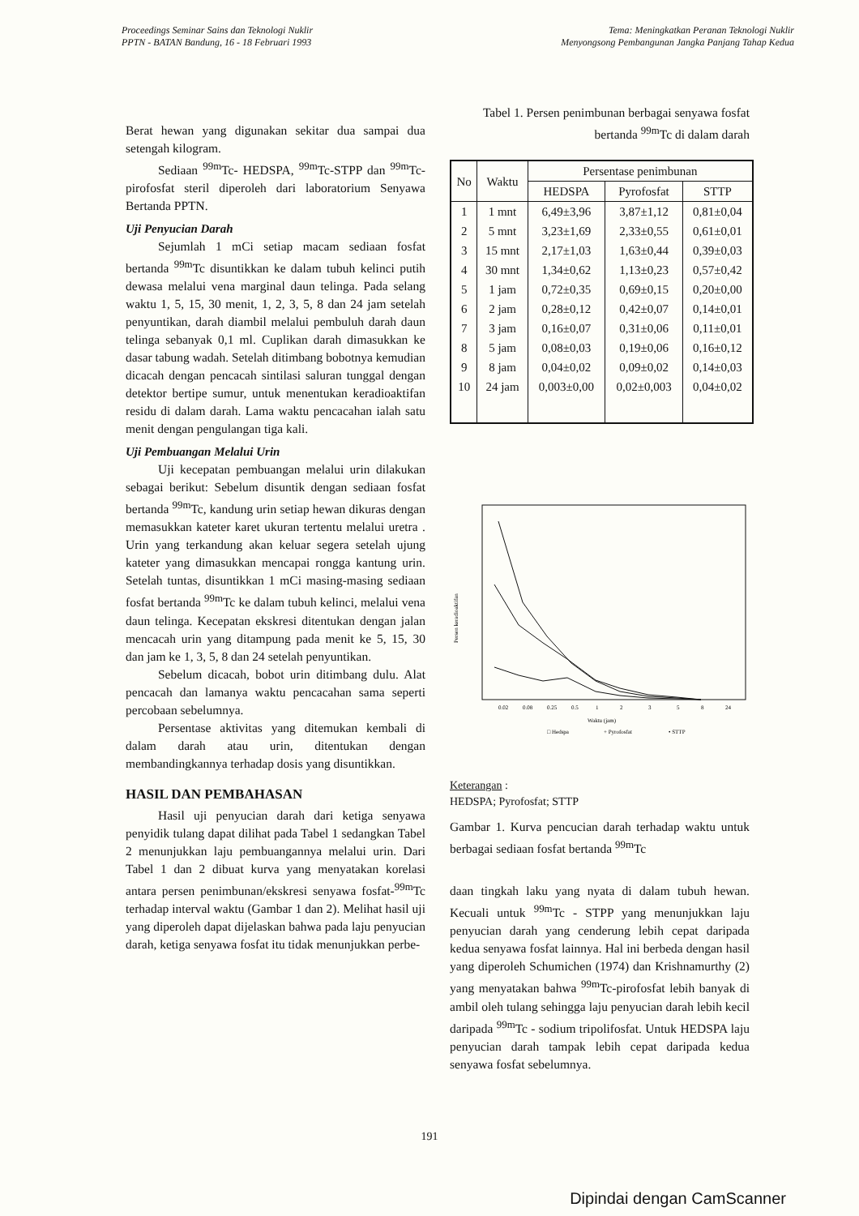Proceedings Seminar Sains dan Teknologi Nuklir
PPTN - BATAN Bandung, 16 - 18 Februari 1993
Tema: Meningkatkan Peranan Teknologi Nuklir
Menyongsong Pembangunan Jangka Panjang Tahap Kedua
Berat hewan yang digunakan sekitar dua sampai dua setengah kilogram.
Sediaan <sup>99m</sup>Tc- HEDSPA, <sup>99m</sup>Tc-STPP dan <sup>99m</sup>Tc-pirofosfat steril diperoleh dari laboratorium Senyawa Bertanda PPTN.
Uji Penyucian Darah
Sejumlah 1 mCi setiap macam sediaan fosfat bertanda <sup>99m</sup>Tc disuntikkan ke dalam tubuh kelinci putih dewasa melalui vena marginal daun telinga. Pada selang waktu 1, 5, 15, 30 menit, 1, 2, 3, 5, 8 dan 24 jam setelah penyuntikan, darah diambil melalui pembuluh darah daun telinga sebanyak 0,1 ml. Cuplikan darah dimasukkan ke dasar tabung wadah. Setelah ditimbang bobotnya kemudian dicacah dengan pencacah sintilasi saluran tunggal dengan detektor bertipe sumur, untuk menentukan keradioaktifan residu di dalam darah. Lama waktu pencacahan ialah satu menit dengan pengulangan tiga kali.
Uji Pembuangan Melalui Urin
Uji kecepatan pembuangan melalui urin dilakukan sebagai berikut: Sebelum disuntik dengan sediaan fosfat bertanda <sup>99m</sup>Tc, kandung urin setiap hewan dikuras dengan memasukkan kateter karet ukuran tertentu melalui uretra . Urin yang terkandung akan keluar segera setelah ujung kateter yang dimasukkan mencapai rongga kantung urin. Setelah tuntas, disuntikkan 1 mCi masing-masing sediaan fosfat bertanda <sup>99m</sup>Tc ke dalam tubuh kelinci, melalui vena daun telinga. Kecepatan ekskresi ditentukan dengan jalan mencacah urin yang ditampung pada menit ke 5, 15, 30 dan jam ke 1, 3, 5, 8 dan 24 setelah penyuntikan.
Sebelum dicacah, bobot urin ditimbang dulu. Alat pencacah dan lamanya waktu pencacahan sama seperti percobaan sebelumnya.
Persentase aktivitas yang ditemukan kembali di dalam darah atau urin, ditentukan dengan membandingkannya terhadap dosis yang disuntikkan.
HASIL DAN PEMBAHASAN
Hasil uji penyucian darah dari ketiga senyawa penyidik tulang dapat dilihat pada Tabel 1 sedangkan Tabel 2 menunjukkan laju pembuangannya melalui urin. Dari Tabel 1 dan 2 dibuat kurva yang menyatakan korelasi antara persen penimbunan/ekskresi senyawa fosfat-<sup>99m</sup>Tc terhadap interval waktu (Gambar 1 dan 2). Melihat hasil uji yang diperoleh dapat dijelaskan bahwa pada laju penyucian darah, ketiga senyawa fosfat itu tidak menunjukkan perbe-
Tabel 1. Persen penimbunan berbagai senyawa fosfat bertanda <sup>99m</sup>Tc di dalam darah
| No | Waktu | Persentase penimbunan | | |
| --- | --- | --- | --- | --- |
| | | HEDSPA | Pyrofosfat | STTP |
| 1 | 1 mnt | 6,49±3,96 | 3,87±1,12 | 0,81±0,04 |
| 2 | 5 mnt | 3,23±1,69 | 2,33±0,55 | 0,61±0,01 |
| 3 | 15 mnt | 2,17±1,03 | 1,63±0,44 | 0,39±0,03 |
| 4 | 30 mnt | 1,34±0,62 | 1,13±0,23 | 0,57±0,42 |
| 5 | 1 jam | 0,72±0,35 | 0,69±0,15 | 0,20±0,00 |
| 6 | 2 jam | 0,28±0,12 | 0,42±0,07 | 0,14±0,01 |
| 7 | 3 jam | 0,16±0,07 | 0,31±0,06 | 0,11±0,01 |
| 8 | 5 jam | 0,08±0,03 | 0,19±0,06 | 0,16±0,12 |
| 9 | 8 jam | 0,04±0,02 | 0,09±0,02 | 0,14±0,03 |
| 10 | 24 jam | 0,003±0,00 | 0,02±0,003 | 0,04±0,02 |
Persen keradioaktifan
0.02
0.08
0.25
0.5
1
2
3
5
8
24
Waktu (jam)
□ Hedspa
+ Pyrofosfat
• STTP
Keterangan :
HEDSPA; Pyrofosfat; STTP
Gambar 1. Kurva pencucian darah terhadap waktu untuk berbagai sediaan fosfat bertanda <sup>99m</sup>Tc
daan tingkah laku yang nyata di dalam tubuh hewan. Kecuali untuk <sup>99m</sup>Tc - STPP yang menunjukkan laju penyucian darah yang cenderung lebih cepat daripada kedua senyawa fosfat lainnya. Hal ini berbeda dengan hasil yang diperoleh Schumichen (1974) dan Krishnamurthy (2) yang menyatakan bahwa <sup>99m</sup>Tc-pirofosfat lebih banyak di ambil oleh tulang sehingga laju penyucian darah lebih kecil daripada <sup>99m</sup>Tc - sodium tripolifosfat. Untuk HEDSPA laju penyucian darah tampak lebih cepat daripada kedua senyawa fosfat sebelumnya.
191
Dipindai dengan CamScanner